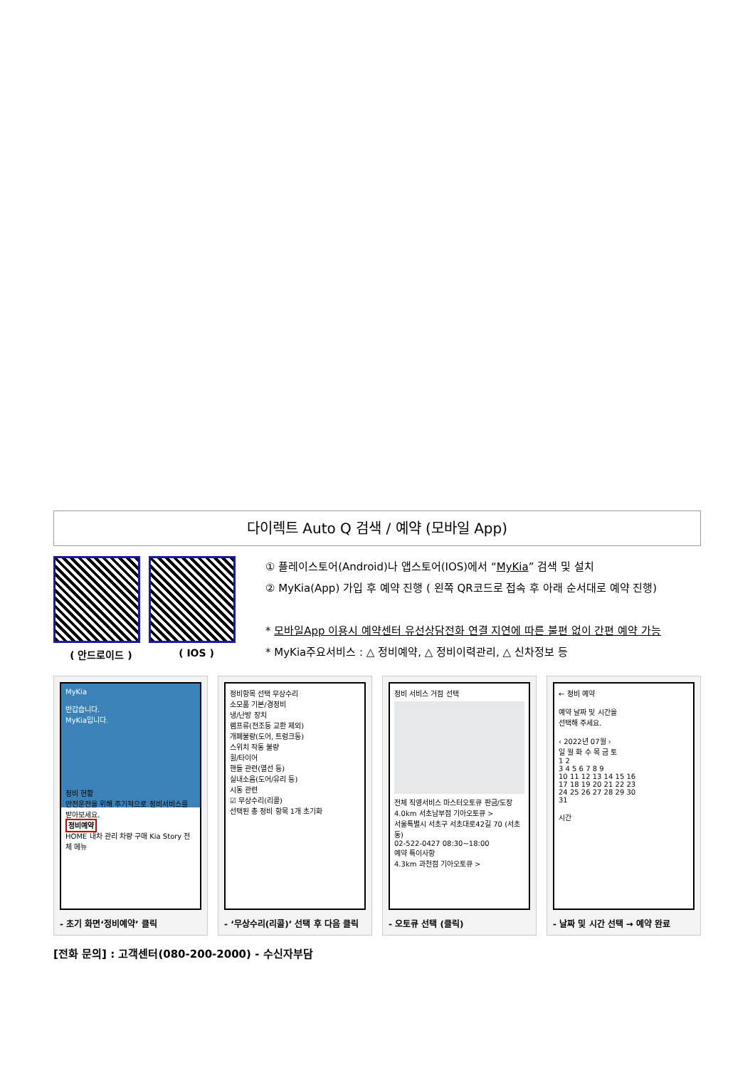다이렉트 Auto Q 검색 / 예약 (모바일 App)
( 안드로이드 ) ( IOS )
① 플레이스토어(Android)나 앱스토어(IOS)에서 “MyKia” 검색 및 설치
② MyKia(App) 가입 후 예약 진행 ( 왼쪽 QR코드로 접속 후 아래 순서대로 예약 진행)
* 모바일App 이용시 예약센터 유선상담전화 연결 지연에 따른 불편 없이 간편 예약 가능
* MyKia주요서비스 : △ 정비예약, △ 정비이력관리, △ 신차정보 등
MyKia
반갑습니다.
MyKia입니다.
정비 현황
안전운전을 위해 주기적으로 정비서비스를 받아보세요.
정비예약
HOME 내차 관리 차량 구매 Kia Story 전체 메뉴
- 초기 화면‘정비예약’ 클릭
정비항목 선택 무상수리
소모품 기본/경정비
냉/난방 장치
램프류(전조등 교환 제외)
개폐불량(도어, 트렁크등)
스위치 작동 불량
휠/타이어
핸들 관련(열선 등)
실내소음(도어/유리 등)
시동 관련
☑ 무상수리(리콜)
선택된 총 정비 항목 1개 초기화
- ‘무상수리(리콜)’ 선택 후 다음 클릭
정비 서비스 거점 선택
전체 직영서비스 마스터오토큐 판금/도장
4.0km 서초남부점 기아오토큐 >
서울특별시 서초구 서초대로42길 70 (서초동)
02-522-0427 08:30~18:00
예약 특이사항
4.3km 과천점 기아오토큐 >
- 오토큐 선택 (클릭)
← 정비 예약
예약 날짜 및 시간을
선택해 주세요.
‹ 2022년 07월 ›
일 월 화 수 목 금 토
1 2
3 4 5 6 7 8 9
10 11 12 13 14 15 16
17 18 19 20 21 22 23
24 25 26 27 28 29 30
31
시간
- 날짜 및 시간 선택 → 예약 완료
[전화 문의] : 고객센터(080-200-2000) - 수신자부담